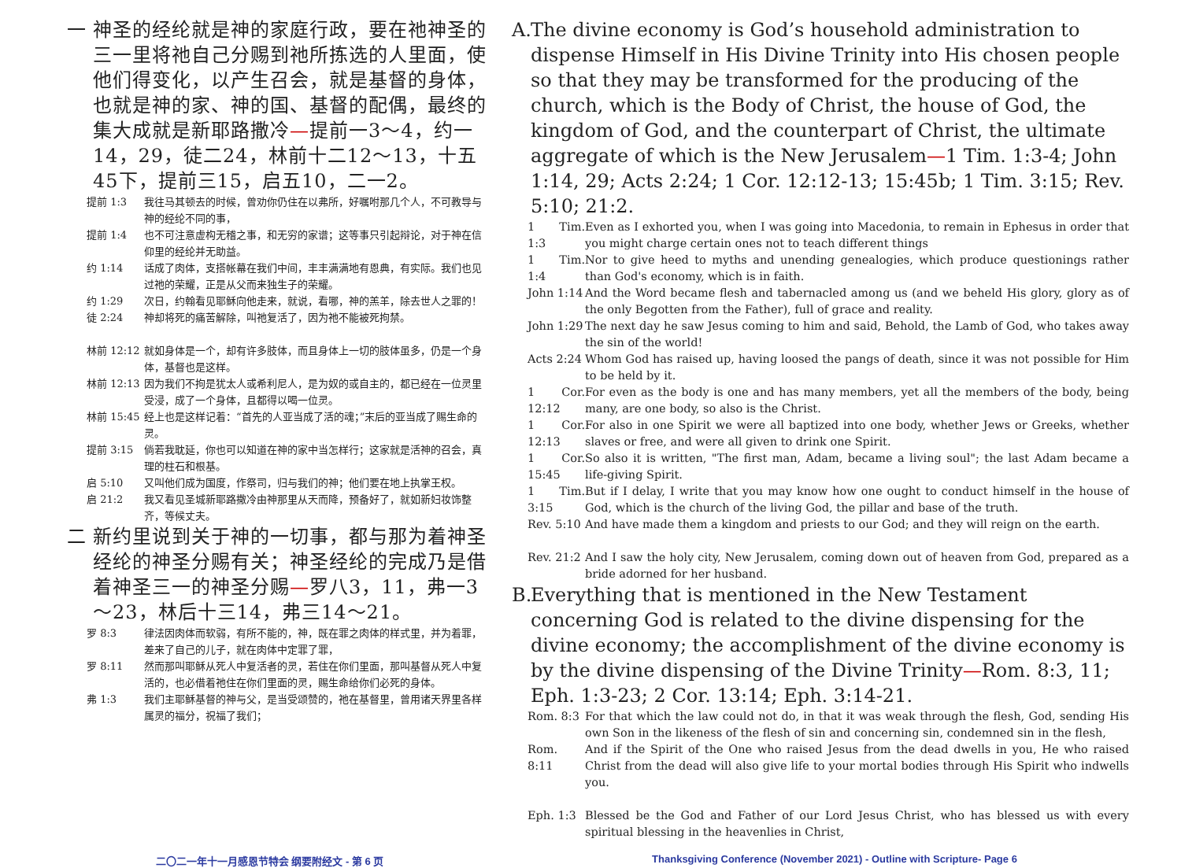一 神圣的经纶就是神的家庭行政，要在祂神圣的三一里将祂自己分赐到祂所拣选的人里面，使他们得变化，以产生召会，就是基督的身体，也就是神的家、神的国、基督的配偶，最终的集大成就是新耶路撒冷—提前一3～4，约一14，29，徒二24，林前十二12～13，十五45下，提前三15，启五10，二一2。
提前 1:3 我往马其顿去的时候，曾劝你仍住在以弗所，好嘱咐那几个人，不可教导与神的经纶不同的事，
提前 1:4 也不可注意虚构无稽之事，和无穷的家谱；这等事只引起辩论，对于神在信仰里的经纶并无助益。
约 1:14 话成了肉体，支搭帐幕在我们中间，丰丰满满地有恩典，有实际。我们也见过祂的荣耀，正是从父而来独生子的荣耀。
约 1:29 次日，约翰看见耶稣向他走来，就说，看哪，神的羔羊，除去世人之罪的！
徒 2:24 神却将死的痛苦解除，叫祂复活了，因为祂不能被死拘禁。
林前 12:12 就如身体是一个，却有许多肢体，而且身体上一切的肢体虽多，仍是一个身体，基督也是这样。
林前 12:13 因为我们不拘是犹太人或希利尼人，是为奴的或自主的，都已经在一位灵里受浸，成了一个身体，且都得以喝一位灵。
林前 15:45 经上也是这样记着：“首先的人亚当成了活的魂；”末后的亚当成了赐生命的灵。
提前 3:15 倘若我耽延，你也可以知道在神的家中当怎样行；这家就是活神的召会，真理的柱石和根基。
启 5:10 又叫他们成为国度，作祭司，归与我们的神；他们要在地上执掌王权。
启 21:2 我又看见圣城新耶路撒冷由神那里从天而降，预备好了，就如新妇妆饰整齐，等候丈夫。
二 新约里说到关于神的一切事，都与那为着神圣经纶的神圣分赐有关；神圣经纶的完成乃是借着神圣三一的神圣分赐—罗八3，11，弗一3～23，林后十三14，弗三14～21。
罗 8:3 律法因肉体而软弱，有所不能的，神，既在罪之肉体的样式里，并为着罪，差来了自己的儿子，就在肉体中定罪了罪，
罗 8:11 然而那叫耶稣从死人中复活者的灵，若住在你们里面，那叫基督从死人中复活的，也必借着祂住在你们里面的灵，赐生命给你们必死的身体。
弗 1:3 我们主耶稣基督的神与父，是当受颂赞的，祂在基督里，曾用诸天界里各样属灵的福分，祝福了我们；
A. The divine economy is God’s household administration to dispense Himself in His Divine Trinity into His chosen people so that they may be transformed for the producing of the church, which is the Body of Christ, the house of God, the kingdom of God, and the counterpart of Christ, the ultimate aggregate of which is the New Jerusalem—1 Tim. 1:3-4; John 1:14, 29; Acts 2:24; 1 Cor. 12:12-13; 15:45b; 1 Tim. 3:15; Rev. 5:10; 21:2.
1 Tim. 1:3 Even as I exhorted you, when I was going into Macedonia, to remain in Ephesus in order that you might charge certain ones not to teach different things
1 Tim. 1:4 Nor to give heed to myths and unending genealogies, which produce questionings rather than God's economy, which is in faith.
John 1:14 And the Word became flesh and tabernacled among us (and we beheld His glory, glory as of the only Begotten from the Father), full of grace and reality.
John 1:29 The next day he saw Jesus coming to him and said, Behold, the Lamb of God, who takes away the sin of the world!
Acts 2:24 Whom God has raised up, having loosed the pangs of death, since it was not possible for Him to be held by it.
1 Cor. 12:12 For even as the body is one and has many members, yet all the members of the body, being many, are one body, so also is the Christ.
1 Cor. 12:13 For also in one Spirit we were all baptized into one body, whether Jews or Greeks, whether slaves or free, and were all given to drink one Spirit.
1 Cor. 15:45 So also it is written, "The first man, Adam, became a living soul"; the last Adam became a life-giving Spirit.
1 Tim. 3:15 But if I delay, I write that you may know how one ought to conduct himself in the house of God, which is the church of the living God, the pillar and base of the truth.
Rev. 5:10 And have made them a kingdom and priests to our God; and they will reign on the earth.
Rev. 21:2 And I saw the holy city, New Jerusalem, coming down out of heaven from God, prepared as a bride adorned for her husband.
B. Everything that is mentioned in the New Testament concerning God is related to the divine dispensing for the divine economy; the accomplishment of the divine economy is by the divine dispensing of the Divine Trinity—Rom. 8:3, 11; Eph. 1:3-23; 2 Cor. 13:14; Eph. 3:14-21.
Rom. 8:3 For that which the law could not do, in that it was weak through the flesh, God, sending His own Son in the likeness of the flesh of sin and concerning sin, condemned sin in the flesh,
Rom. 8:11 And if the Spirit of the One who raised Jesus from the dead dwells in you, He who raised Christ from the dead will also give life to your mortal bodies through His Spirit who indwells you.
Eph. 1:3 Blessed be the God and Father of our Lord Jesus Christ, who has blessed us with every spiritual blessing in the heavenlies in Christ,
二〇二一年十一月感恩节特会 纲要附经文 - 第 6 页 Thanksgiving Conference (November 2021) - Outline with Scripture- Page 6